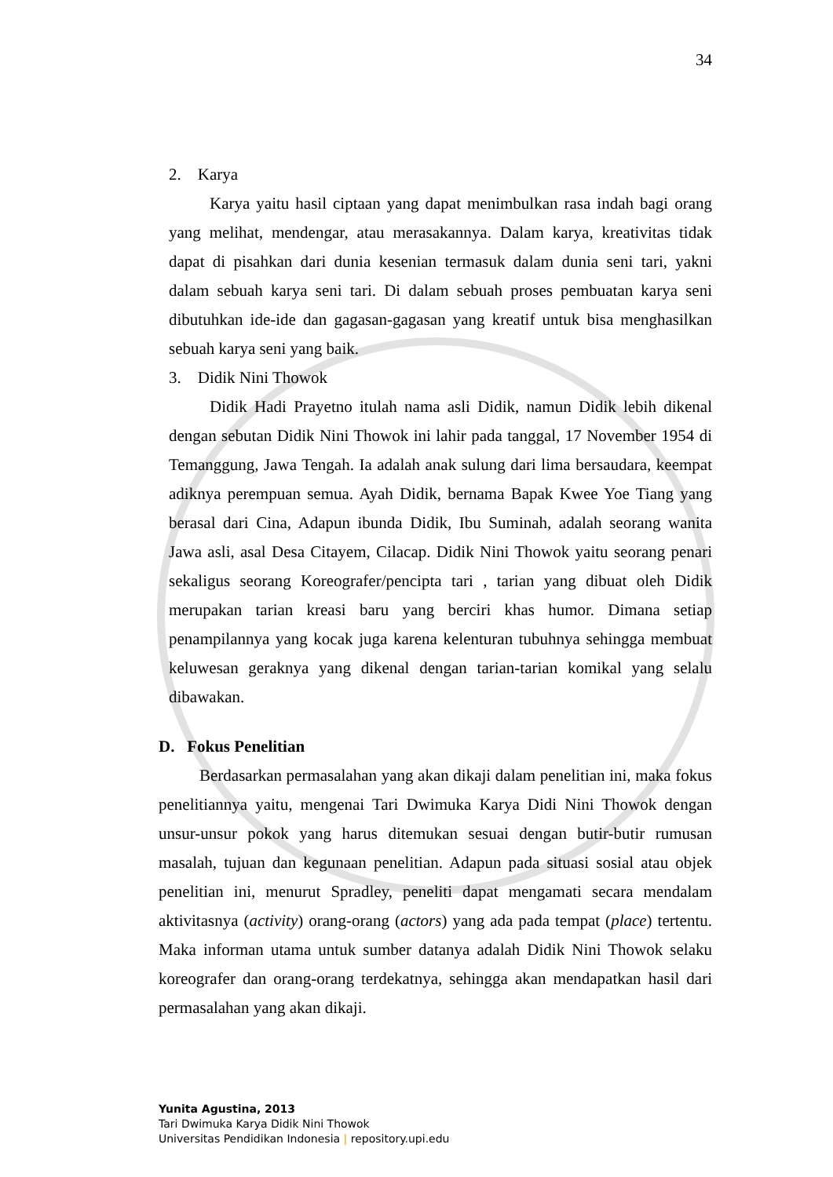34
2. Karya
Karya yaitu hasil ciptaan yang dapat menimbulkan rasa indah bagi orang yang melihat, mendengar, atau merasakannya. Dalam karya, kreativitas tidak dapat di pisahkan dari dunia kesenian termasuk dalam dunia seni tari, yakni dalam sebuah karya seni tari. Di dalam sebuah proses pembuatan karya seni dibutuhkan ide-ide dan gagasan-gagasan yang kreatif untuk bisa menghasilkan sebuah karya seni yang baik.
3. Didik Nini Thowok
Didik Hadi Prayetno itulah nama asli Didik, namun Didik lebih dikenal dengan sebutan Didik Nini Thowok ini lahir pada tanggal, 17 November 1954 di Temanggung, Jawa Tengah. Ia adalah anak sulung dari lima bersaudara, keempat adiknya perempuan semua. Ayah Didik, bernama Bapak Kwee Yoe Tiang yang berasal dari Cina, Adapun ibunda Didik, Ibu Suminah, adalah seorang wanita Jawa asli, asal Desa Citayem, Cilacap. Didik Nini Thowok yaitu seorang penari sekaligus seorang Koreografer/pencipta tari , tarian yang dibuat oleh Didik merupakan tarian kreasi baru yang berciri khas humor. Dimana setiap penampilannya yang kocak juga karena kelenturan tubuhnya sehingga membuat keluwesan geraknya yang dikenal dengan tarian-tarian komikal yang selalu dibawakan.
D. Fokus Penelitian
Berdasarkan permasalahan yang akan dikaji dalam penelitian ini, maka fokus penelitiannya yaitu, mengenai Tari Dwimuka Karya Didi Nini Thowok dengan unsur-unsur pokok yang harus ditemukan sesuai dengan butir-butir rumusan masalah, tujuan dan kegunaan penelitian. Adapun pada situasi sosial atau objek penelitian ini, menurut Spradley, peneliti dapat mengamati secara mendalam aktivitasnya (activity) orang-orang (actors) yang ada pada tempat (place) tertentu. Maka informan utama untuk sumber datanya adalah Didik Nini Thowok selaku koreografer dan orang-orang terdekatnya, sehingga akan mendapatkan hasil dari permasalahan yang akan dikaji.
Yunita Agustina, 2013
Tari Dwimuka Karya Didik Nini Thowok
Universitas Pendidikan Indonesia | repository.upi.edu